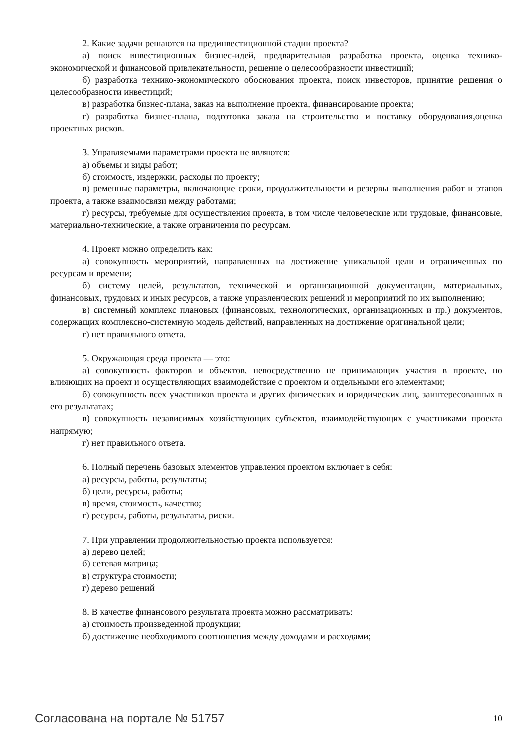2. Какие задачи решаются на прединвестиционной стадии проекта?
а) поиск инвестиционных бизнес-идей, предварительная разработка проекта, оценка технико-экономической и финансовой привлекательности, решение о целесообразности инвестиций;
б) разработка технико-экономического обоснования проекта, поиск инвесторов, принятие решения о целесообразности инвестиций;
в) разработка бизнес-плана, заказ на выполнение проекта, финансирование проекта;
г) разработка бизнес-плана, подготовка заказа на строительство и поставку оборудования,оценка проектных рисков.
3. Управляемыми параметрами проекта не являются:
а) объемы и виды работ;
б) стоимость, издержки, расходы по проекту;
в) ременные параметры, включающие сроки, продолжительности и резервы выполнения работ и этапов проекта, а также взаимосвязи между работами;
г) ресурсы, требуемые для осуществления проекта, в том числе человеческие или трудовые, финансовые, материально-технические, а также ограничения по ресурсам.
4. Проект можно определить как:
а) совокупность мероприятий, направленных на достижение уникальной цели и ограниченных по ресурсам и времени;
б) систему целей, результатов, технической и организационной документации, материальных, финансовых, трудовых и иных ресурсов, а также управленческих решений и мероприятий по их выполнению;
в) системный комплекс плановых (финансовых, технологических, организационных и пр.) документов, содержащих комплексно-системную модель действий, направленных на достижение оригинальной цели;
г) нет правильного ответа.
5. Окружающая среда проекта — это:
а) совокупность факторов и объектов, непосредственно не принимающих участия в проекте, но влияющих на проект и осуществляющих взаимодействие с проектом и отдельными его элементами;
б) совокупность всех участников проекта и других физических и юридических лиц, заинтересованных в его результатах;
в) совокупность независимых хозяйствующих субъектов, взаимодействующих с участниками проекта напрямую;
г) нет правильного ответа.
6. Полный перечень базовых элементов управления проектом включает в себя:
а) ресурсы, работы, результаты;
б) цели, ресурсы, работы;
в) время, стоимость, качество;
г) ресурсы, работы, результаты, риски.
7. При управлении продолжительностью проекта используется:
а) дерево целей;
б) сетевая матрица;
в) структура стоимости;
г) дерево решений
8. В качестве финансового результата проекта можно рассматривать:
а) стоимость произведенной продукции;
б) достижение необходимого соотношения между доходами и расходами;
Согласована на портале № 51757 10